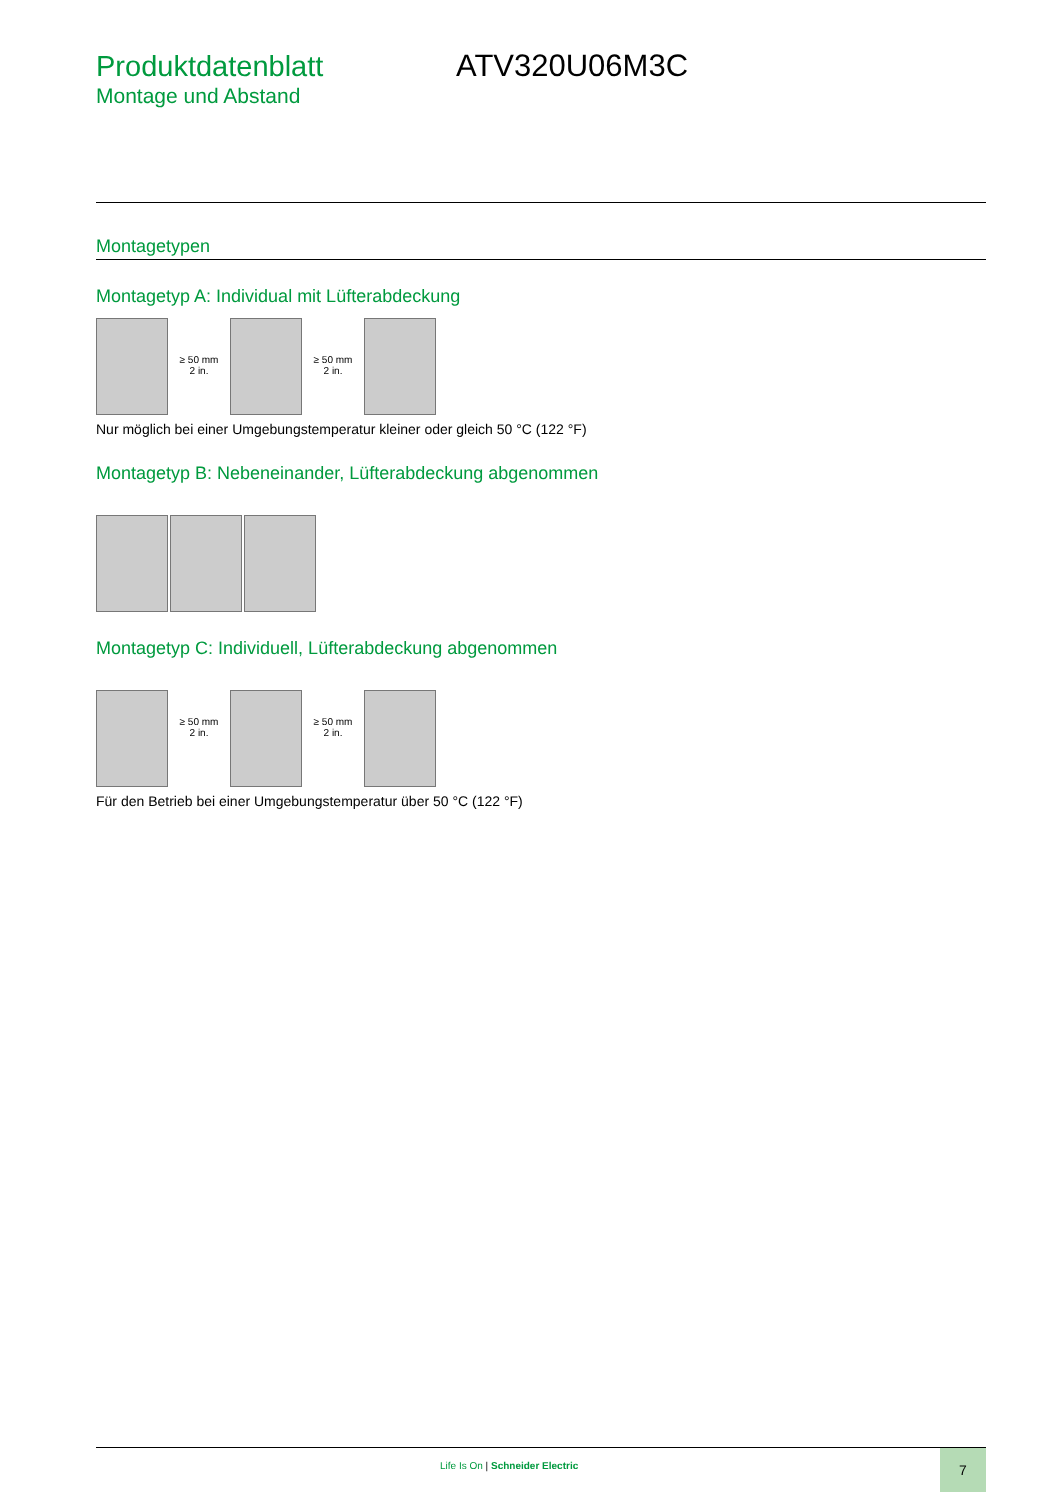Produktdatenblatt ATV320U06M3C
Montage und Abstand
Montagetypen
Montagetyp A: Individual mit Lüfterabdeckung
≥ 50 mm
2 in.
≥ 50 mm
2 in.
Nur möglich bei einer Umgebungstemperatur kleiner oder gleich 50 °C (122 °F)
Montagetyp B: Nebeneinander, Lüfterabdeckung abgenommen
Montagetyp C: Individuell, Lüfterabdeckung abgenommen
≥ 50 mm
2 in.
≥ 50 mm
2 in.
Für den Betrieb bei einer Umgebungstemperatur über 50 °C (122 °F)
Life Is On | Schneider Electric
7